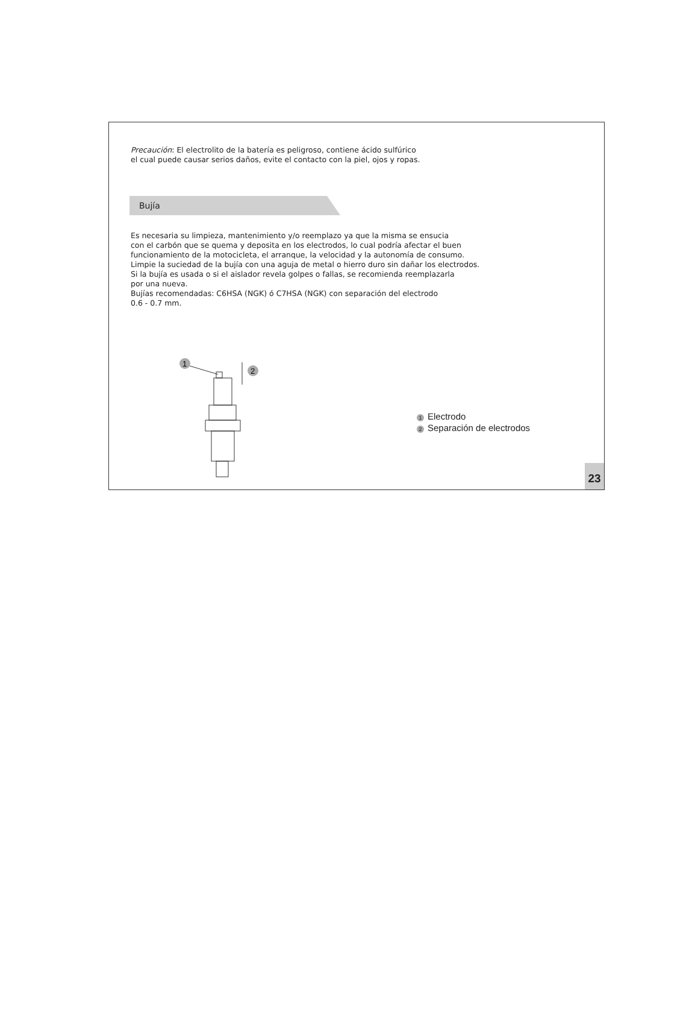Precaución: El electrolito de la batería es peligroso, contiene ácido sulfúrico
el cual puede causar serios daños, evite el contacto con la piel, ojos y ropas.
Bujía
Es necesaria su limpieza, mantenimiento y/o reemplazo ya que la misma se ensucia
con el carbón que se quema y deposita en los electrodos, lo cual podría afectar el buen
funcionamiento de la motocicleta, el arranque, la velocidad y la autonomía de consumo.
Limpie la suciedad de la bujía con una aguja de metal o hierro duro sin dañar los electrodos.
Si la bujía es usada o si el aislador revela golpes o fallas, se recomienda reemplazarla
por una nueva.
Bujías recomendadas: C6HSA (NGK) ó C7HSA (NGK) con separación del electrodo
0.6 - 0.7 mm.
1
2
1 Electrodo
2 Separación de electrodos
23